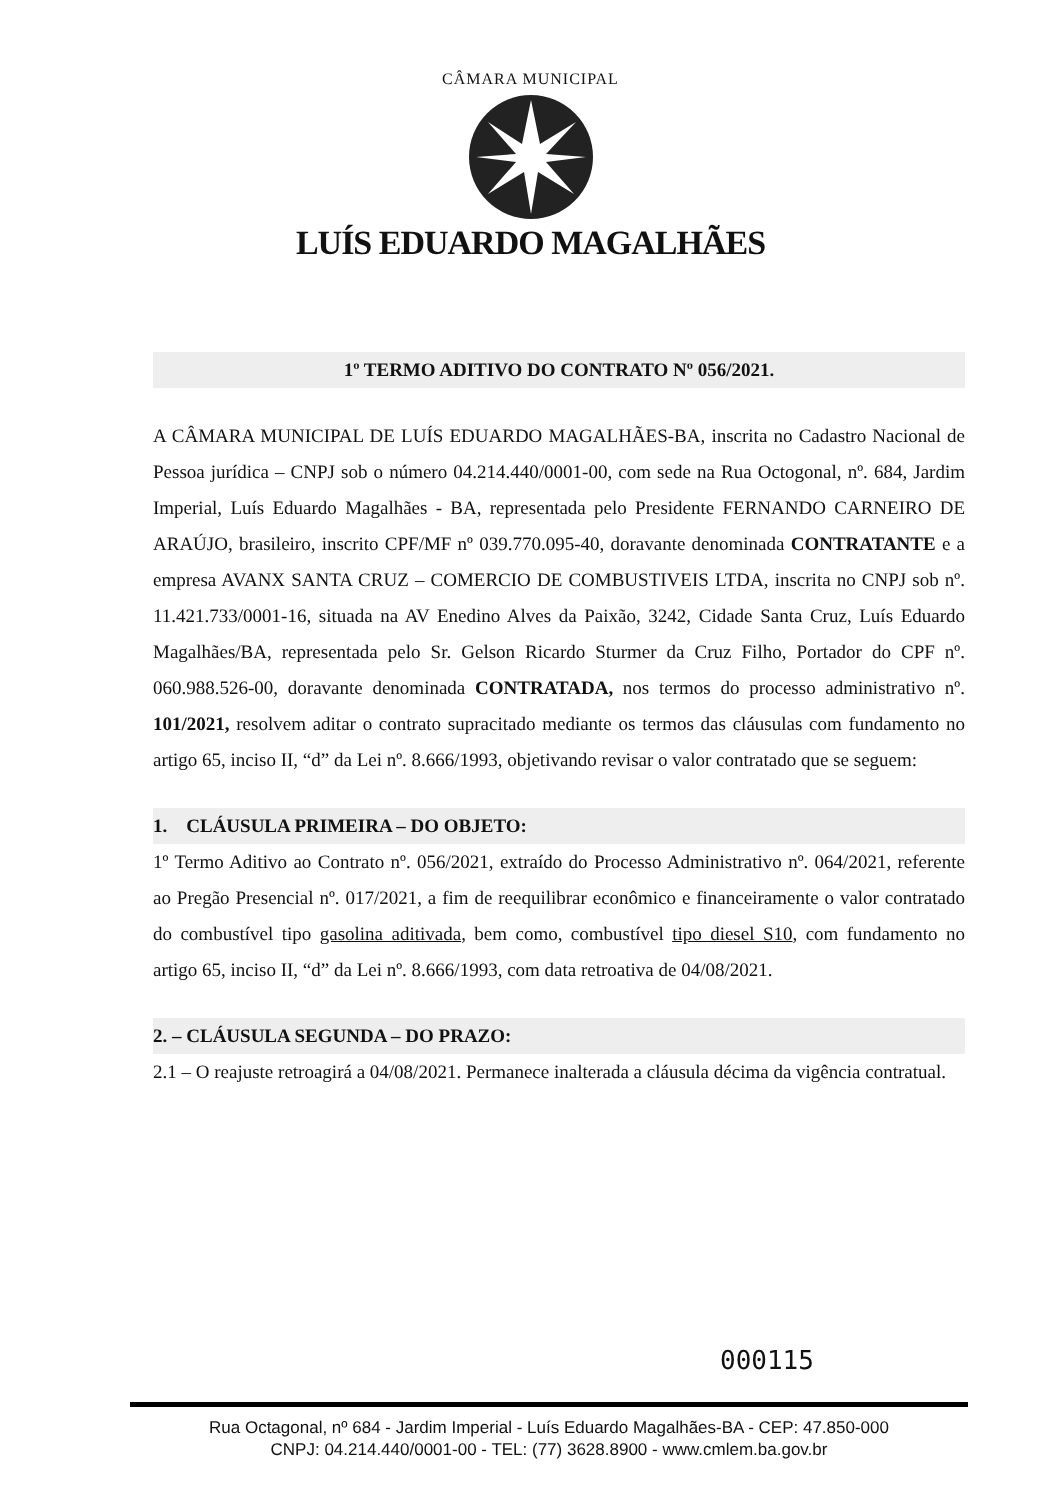CÂMARA MUNICIPAL
LUÍS EDUARDO MAGALHÃES
1º TERMO ADITIVO DO CONTRATO Nº 056/2021.
A CÂMARA MUNICIPAL DE LUÍS EDUARDO MAGALHÃES-BA, inscrita no Cadastro Nacional de Pessoa jurídica – CNPJ sob o número 04.214.440/0001-00, com sede na Rua Octogonal, nº. 684, Jardim Imperial, Luís Eduardo Magalhães - BA, representada pelo Presidente FERNANDO CARNEIRO DE ARAÚJO, brasileiro, inscrito CPF/MF nº 039.770.095-40, doravante denominada CONTRATANTE e a empresa AVANX SANTA CRUZ – COMERCIO DE COMBUSTIVEIS LTDA, inscrita no CNPJ sob nº. 11.421.733/0001-16, situada na AV Enedino Alves da Paixão, 3242, Cidade Santa Cruz, Luís Eduardo Magalhães/BA, representada pelo Sr. Gelson Ricardo Sturmer da Cruz Filho, Portador do CPF nº. 060.988.526-00, doravante denominada CONTRATADA, nos termos do processo administrativo nº. 101/2021, resolvem aditar o contrato supracitado mediante os termos das cláusulas com fundamento no artigo 65, inciso II, “d” da Lei nº. 8.666/1993, objetivando revisar o valor contratado que se seguem:
1. CLÁUSULA PRIMEIRA – DO OBJETO:
1º Termo Aditivo ao Contrato nº. 056/2021, extraído do Processo Administrativo nº. 064/2021, referente ao Pregão Presencial nº. 017/2021, a fim de reequilibrar econômico e financeiramente o valor contratado do combustível tipo gasolina aditivada, bem como, combustível tipo diesel S10, com fundamento no artigo 65, inciso II, “d” da Lei nº. 8.666/1993, com data retroativa de 04/08/2021.
2. – CLÁUSULA SEGUNDA – DO PRAZO:
2.1 – O reajuste retroagirá a 04/08/2021. Permanece inalterada a cláusula décima da vigência contratual.
000115
Rua Octagonal, nº 684 - Jardim Imperial - Luís Eduardo Magalhães-BA - CEP: 47.850-000
CNPJ: 04.214.440/0001-00 - TEL: (77) 3628.8900 - www.cmlem.ba.gov.br